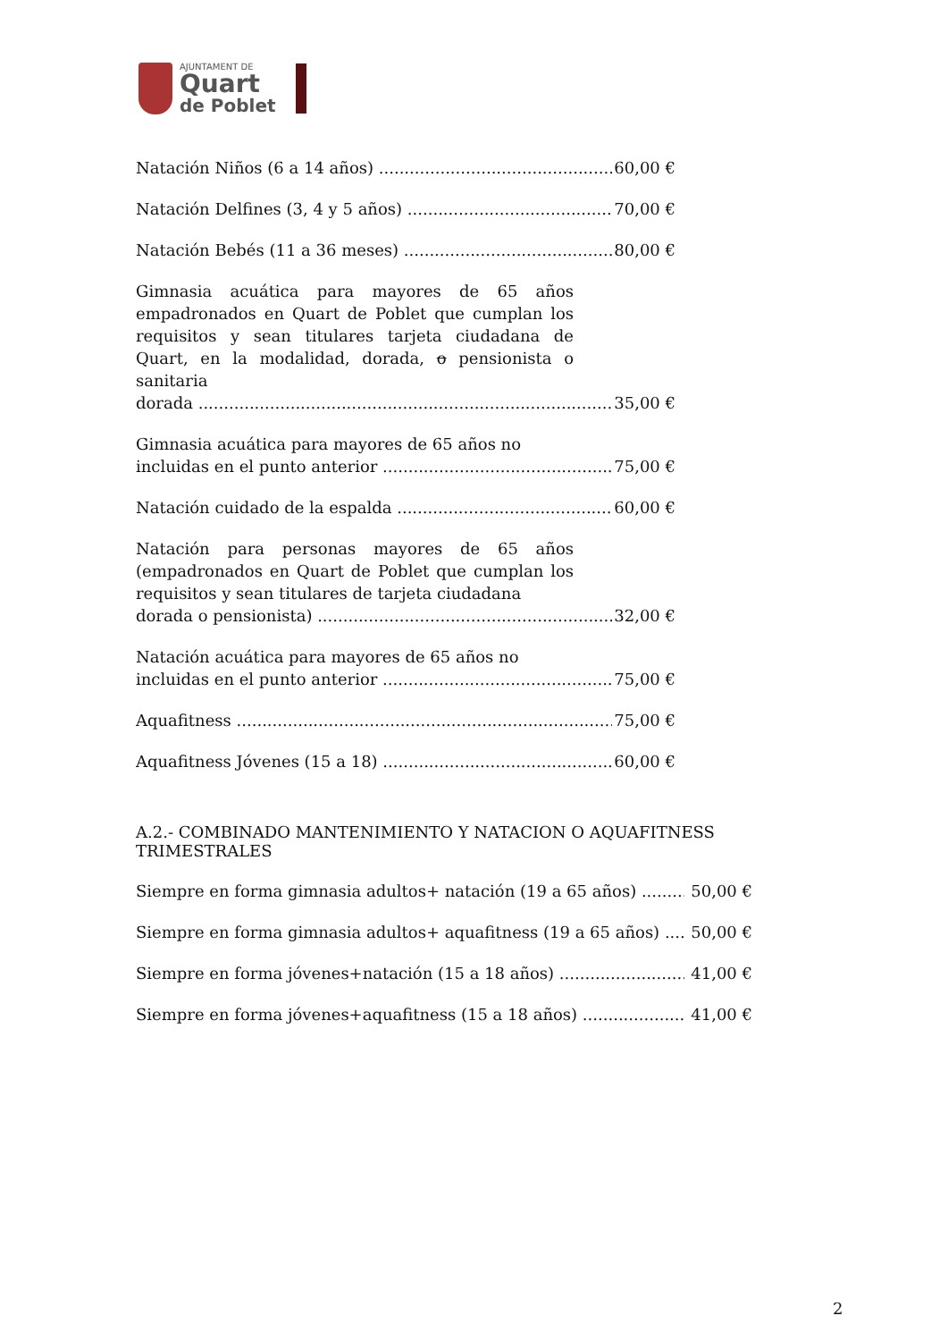AJUNTAMENT DE
Quart
de Poblet
Natación Niños (6 a 14 años) 60,00 €
Natación Delfines (3, 4 y 5 años) 70,00 €
Natación Bebés (11 a 36 meses) 80,00 €
Gimnasia acuática para mayores de 65 años empadronados en Quart de Poblet que cumplan los requisitos y sean titulares tarjeta ciudadana de Quart, en la modalidad, dorada, o pensionista o sanitaria
dorada 35,00 €
Gimnasia acuática para mayores de 65 años no
incluidas en el punto anterior 75,00 €
Natación cuidado de la espalda 60,00 €
Natación para personas mayores de 65 años (empadronados en Quart de Poblet que cumplan los requisitos y sean titulares de tarjeta ciudadana
dorada o pensionista) 32,00 €
Natación acuática para mayores de 65 años no
incluidas en el punto anterior 75,00 €
Aquafitness 75,00 €
Aquafitness Jóvenes (15 a 18) 60,00 €
A.2.- COMBINADO MANTENIMIENTO Y NATACION O AQUAFITNESS TRIMESTRALES
Siempre en forma gimnasia adultos+ natación (19 a 65 años) 50,00 €
Siempre en forma gimnasia adultos+ aquafitness (19 a 65 años) 50,00 €
Siempre en forma jóvenes+natación (15 a 18 años) 41,00 €
Siempre en forma jóvenes+aquafitness (15 a 18 años) 41,00 €
2